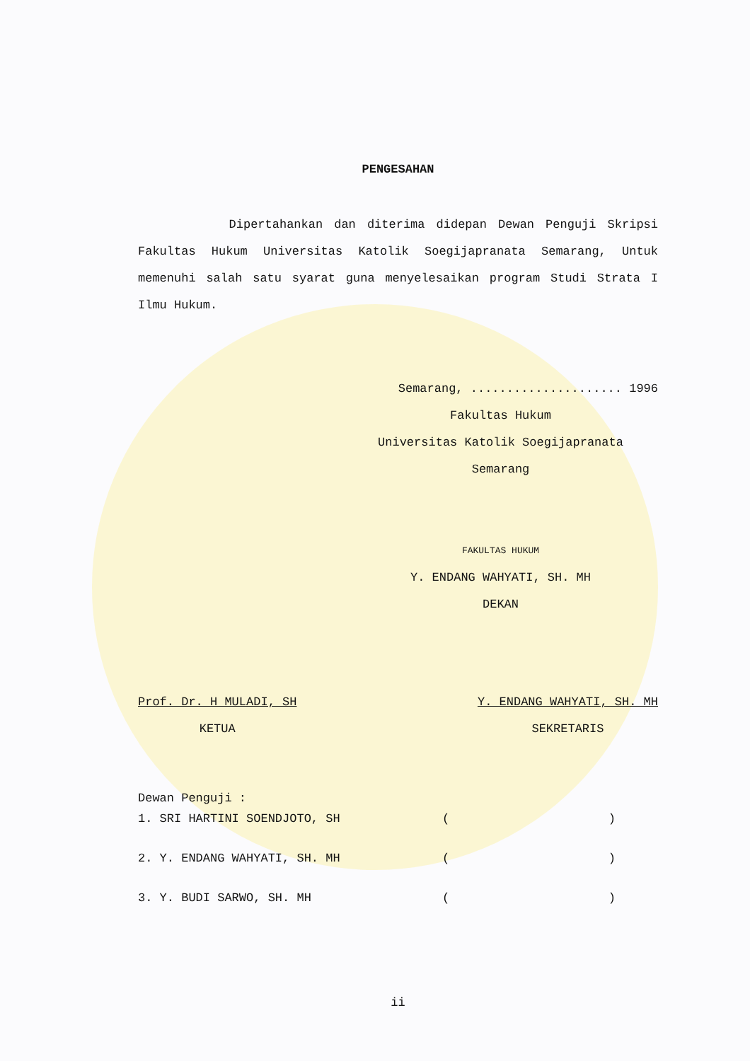PENGESAHAN
Dipertahankan dan diterima didepan Dewan Penguji Skripsi Fakultas Hukum Universitas Katolik Soegijapranata Semarang, Untuk memenuhi salah satu syarat guna menyelesaikan program Studi Strata I Ilmu Hukum.
Semarang, ..................... 1996
Fakultas Hukum
Universitas Katolik Soegijapranata
Semarang
FAKULTAS HUKUM
Y. ENDANG WAHYATI, SH. MH
DEKAN
Prof. Dr. H MULADI, SH
KETUA
Y. ENDANG WAHYATI, SH. MH
SEKRETARIS
Dewan Penguji :
1. SRI HARTINI SOENDJOTO, SH ( )
2. Y. ENDANG WAHYATI, SH. MH ( )
3. Y. BUDI SARWO, SH. MH ( )
ii